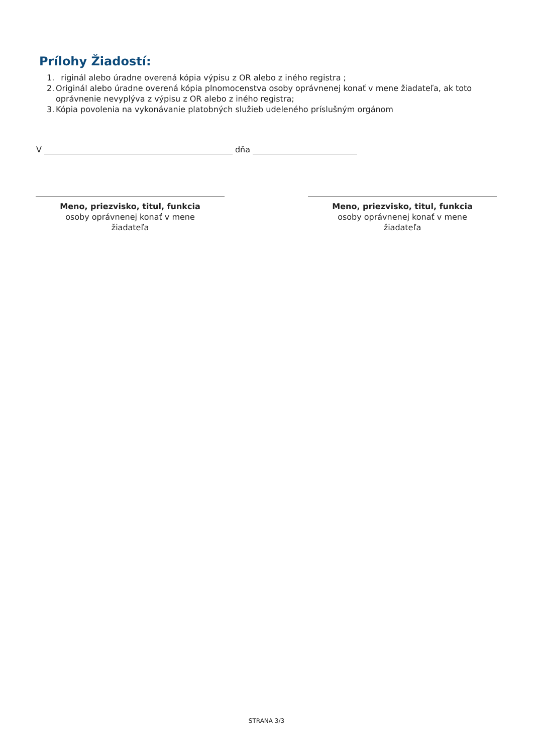Prílohy Žiadostí:
1. riginál alebo úradne overená kópia výpisu z OR alebo z iného registra ;
2. Originál alebo úradne overená kópia plnomocenstva osoby oprávnenej konať v mene žiadateľa, ak toto oprávnenie nevyplýva z výpisu z OR alebo z iného registra;
3. Kópia povolenia na vykonávanie platobných služieb udeleného príslušným orgánom
V dňa
Meno, priezvisko, titul, funkcia
osoby oprávnenej konať v mene
žiadateľa
Meno, priezvisko, titul, funkcia
osoby oprávnenej konať v mene
žiadateľa
STRANA 3/3